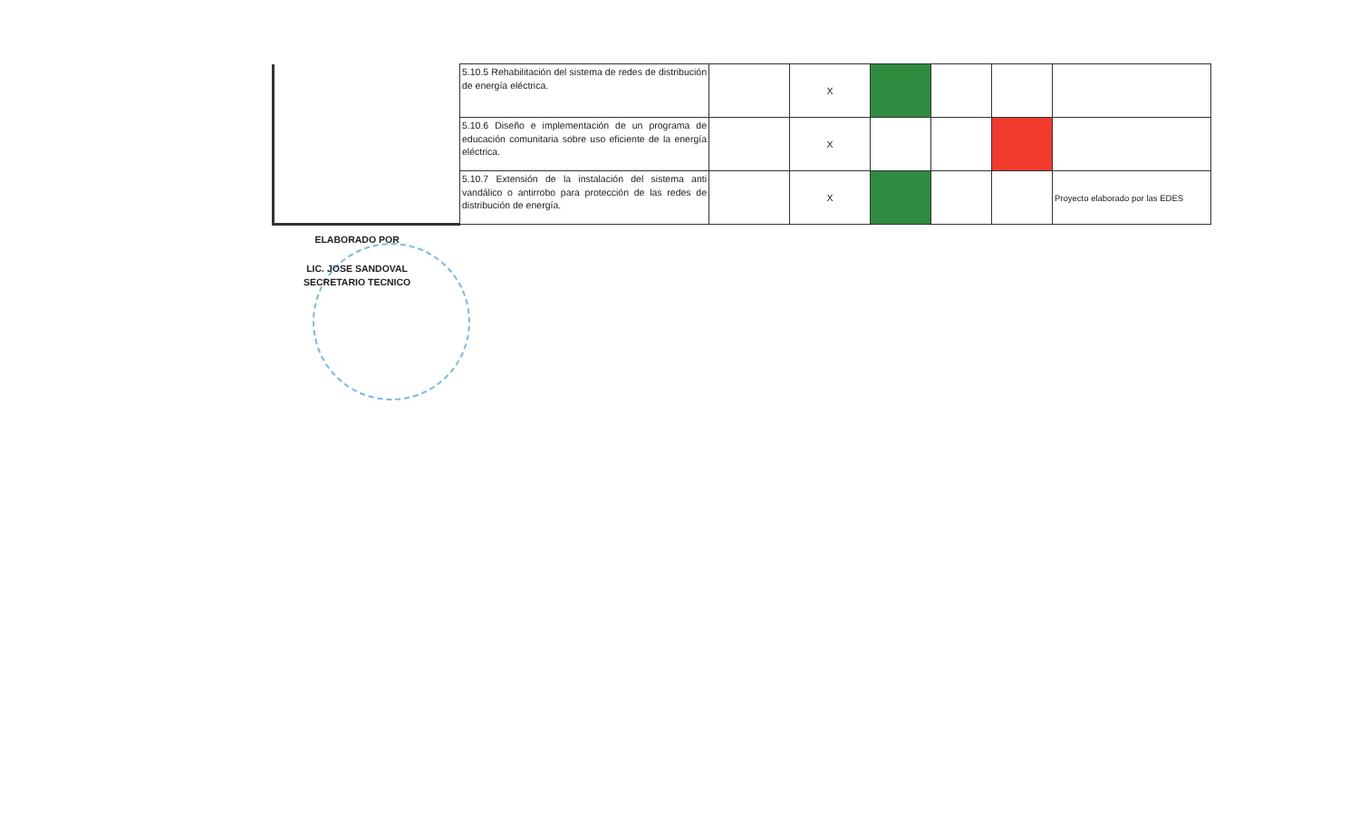| | 5.10.5 Rehabilitación del sistema de redes de distribución de energía eléctrica. | | X | | | | |
| | 5.10.6 Diseño e implementación de un programa de educación comunitaria sobre uso eficiente de la energía eléctrica. | | X | | | | |
| | 5.10.7 Extensión de la instalación del sistema anti vandálico o antirrobo para protección de las redes de distribución de energía. | | X | | | | Proyecto elaborado por las EDES |
ELABORADO POR
LIC. JOSE SANDOVAL
SECRETARIO TECNICO